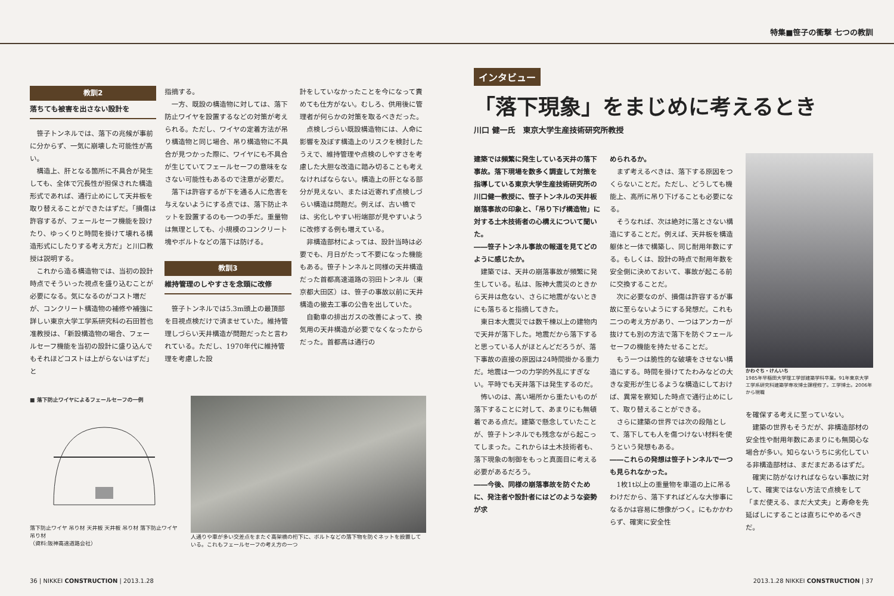教訓2
落ちても被害を出さない設計を
笹子トンネルでは、落下の兆候が事前に分からず、一気に崩壊した可能性が高い。
構造上、肝となる箇所に不具合が発生しても、全体で冗長性が担保された構造形式であれば、通行止めにして天井板を取り替えることができたはずだ。「損傷は許容するが、フェールセーフ機能を設けたり、ゆっくりと時間を掛けて壊れる構造形式にしたりする考え方だ」と川口教授は説明する。
これから造る構造物では、当初の設計時点でそういった視点を盛り込むことが必要になる。気になるのがコスト増だが、コンクリート構造物の補修や補強に詳しい東京大学工学系研究科の石田哲也准教授は、「新設構造物の場合、フェールセーフ機能を当初の設計に盛り込んでもそれほどコストは上がらないはずだ」と
指摘する。
一方、既設の構造物に対しては、落下防止ワイヤを設置するなどの対策が考えられる。ただし、ワイヤの定着方法が吊り構造物と同じ場合、吊り構造物に不具合が見つかった際に、ワイヤにも不具合が生じていてフェールセーフの意味をなさない可能性もあるので注意が必要だ。
落下は許容するが下を通る人に危害を与えないようにする点では、落下防止ネットを設置するのも一つの手だ。重量物は無理としても、小規模のコンクリート塊やボルトなどの落下は防げる。
教訓3
維持管理のしやすさを念頭に改修
笹子トンネルでは5.3m頭上の最頂部を目視点検だけで済ませていた。維持管理しづらい天井構造が問題だったと言われている。ただし、1970年代に維持管理を考慮した設
計をしていなかったことを今になって責めても仕方がない。むしろ、供用後に管理者が何らかの対策を取るべきだった。
点検しづらい既設構造物には、人命に影響を及ぼす構造上のリスクを検討したうえで、維持管理や点検のしやすさを考慮した大胆な改造に踏み切ることも考えなければならない。構造上の肝となる部分が見えない、または近寄れず点検しづらい構造は問題だ。例えば、古い橋では、劣化しやすい桁端部が見やすいように改修する例も増えている。
非構造部材によっては、設計当時は必要でも、月日がたって不要になった機能もある。笹子トンネルと同様の天井構造だった首都高速道路の羽田トンネル（東京都大田区）は、笹子の事故以前に天井構造の撤去工事の公告を出していた。
自動車の排出ガスの改善によって、換気用の天井構造が必要でなくなったからだった。首都高は通行の
■ 落下防止ワイヤによるフェールセーフの一例
落下防止ワイヤ 吊り材 天井板 天井板 吊り材 落下防止ワイヤ 吊り材
（資料:阪神高速道路会社）
人通りや車が多い交差点をまたぐ高架橋の桁下に、ボルトなどの落下物を防ぐネットを設置している。これもフェールセーフの考え方の一つ
36 | NIKKEI CONSTRUCTION | 2013.1.28
特集■笹子の衝撃 七つの教訓
インタビュー
「落下現象」をまじめに考えるとき
川口 健一氏　東京大学生産技術研究所教授
建築では頻繁に発生している天井の落下事故。落下現場を数多く調査して対策を指導している東京大学生産技術研究所の川口健一教授に、笹子トンネルの天井板崩落事故の印象と、「吊り下げ構造物」に対する土木技術者の心構えについて聞いた。
――笹子トンネル事故の報道を見てどのように感じたか。
建築では、天井の崩落事故が頻繁に発生している。私は、阪神大震災のときから天井は危ない、さらに地震がないときにも落ちると指摘してきた。
東日本大震災では数千棟以上の建物内で天井が落下した。地震だから落下すると思っている人がほとんどだろうが、落下事故の直接の原因は24時間掛かる重力だ。地震は一つの力学的外乱にすぎない。平時でも天井落下は発生するのだ。
怖いのは、高い場所から重たいものが落下することに対して、あまりにも無頓着である点だ。建築で懸念していたことが、笹子トンネルでも残念ながら起こってしまった。これからは土木技術者も、落下現象の制御をもっと真面目に考える必要があるだろう。
――今後、同様の崩落事故を防ぐために、発注者や設計者にはどのような姿勢が求
められるか。
まず考えるべきは、落下する原因をつくらないことだ。ただし、どうしても機能上、高所に吊り下げることも必要になる。
そうなれば、次は絶対に落とさない構造にすることだ。例えば、天井板を構造躯体と一体で構築し、同じ耐用年数にする。もしくは、設計の時点で耐用年数を安全側に決めておいて、事故が起こる前に交換することだ。
次に必要なのが、損傷は許容するが事故に至らないようにする発想だ。これも二つの考え方があり、一つはアンカーが抜けても別の方法で落下を防ぐフェールセーフの機能を持たせることだ。
もう一つは脆性的な破壊をさせない構造にする。時間を掛けてたわみなどの大きな変形が生じるような構造にしておけば、異常を察知した時点で通行止めにして、取り替えることができる。
さらに建築の世界では次の段階として、落下しても人を傷つけない材料を使うという発想もある。
――これらの発想は笹子トンネルで一つも見られなかった。
1枚1t以上の重量物を車道の上に吊るわけだから、落下すればどんな大惨事になるかは容易に想像がつく。にもかかわらず、確実に安全性
かわぐち・けんいち
1985年早稲田大学理工学部建築学科卒業。91年東京大学工学系研究科建築学専攻博士課程修了。工学博士。2006年から現職
を確保する考えに至っていない。
建築の世界もそうだが、非構造部材の安全性や耐用年数にあまりにも無関心な場合が多い。知らないうちに劣化している非構造部材は、まだまだあるはずだ。
確実に防がなければならない事故に対して、確実ではない方法で点検をして「まだ使える、まだ大丈夫」と寿命を先延ばしにすることは直ちにやめるべきだ。
2013.1.28 NIKKEI CONSTRUCTION | 37